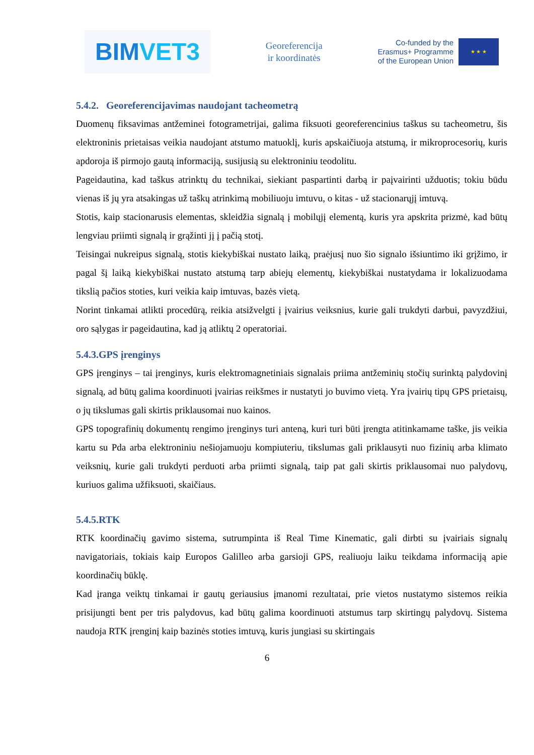BIMVET3
Georeferencija
ir koordinatės
Co-funded by the
Erasmus+ Programme
of the European Union
★ ★ ★
5.4.2. Georeferencijavimas naudojant tacheometrą
Duomenų fiksavimas antžeminei fotogrametrijai, galima fiksuoti georeferencinius taškus su tacheometru, šis elektroninis prietaisas veikia naudojant atstumo matuoklį, kuris apskaičiuoja atstumą, ir mikroprocesorių, kuris apdoroja iš pirmojo gautą informaciją, susijusią su elektroniniu teodolitu.
Pageidautina, kad taškus atrinktų du technikai, siekiant paspartinti darbą ir paįvairinti užduotis; tokiu būdu vienas iš jų yra atsakingas už taškų atrinkimą mobiliuoju imtuvu, o kitas - už stacionarųjį imtuvą.
Stotis, kaip stacionarusis elementas, skleidžia signalą į mobilųjį elementą, kuris yra apskrita prizmė, kad būtų lengviau priimti signalą ir grąžinti jį į pačią stotį.
Teisingai nukreipus signalą, stotis kiekybiškai nustato laiką, praėjusį nuo šio signalo išsiuntimo iki grįžimo, ir pagal šį laiką kiekybiškai nustato atstumą tarp abiejų elementų, kiekybiškai nustatydama ir lokalizuodama tikslią pačios stoties, kuri veikia kaip imtuvas, bazės vietą.
Norint tinkamai atlikti procedūrą, reikia atsižvelgti į įvairius veiksnius, kurie gali trukdyti darbui, pavyzdžiui, oro sąlygas ir pageidautina, kad ją atliktų 2 operatoriai.
5.4.3.GPS įrenginys
GPS įrenginys – tai įrenginys, kuris elektromagnetiniais signalais priima antžeminių stočių surinktą palydovinį signalą, ad būtų galima koordinuoti įvairias reikšmes ir nustatyti jo buvimo vietą. Yra įvairių tipų GPS prietaisų, o jų tikslumas gali skirtis priklausomai nuo kainos.
GPS topografinių dokumentų rengimo įrenginys turi anteną, kuri turi būti įrengta atitinkamame taške, jis veikia kartu su Pda arba elektroniniu nešiojamuoju kompiuteriu, tikslumas gali priklausyti nuo fizinių arba klimato veiksnių, kurie gali trukdyti perduoti arba priimti signalą, taip pat gali skirtis priklausomai nuo palydovų, kuriuos galima užfiksuoti, skaičiaus.
5.4.5.RTK
RTK koordinačių gavimo sistema, sutrumpinta iš Real Time Kinematic, gali dirbti su įvairiais signalų navigatoriais, tokiais kaip Europos Galilleo arba garsioji GPS, realiuoju laiku teikdama informaciją apie koordinačių būklę.
Kad įranga veiktų tinkamai ir gautų geriausius įmanomi rezultatai, prie vietos nustatymo sistemos reikia prisijungti bent per tris palydovus, kad būtų galima koordinuoti atstumus tarp skirtingų palydovų. Sistema naudoja RTK įrenginį kaip bazinės stoties imtuvą, kuris jungiasi su skirtingais
6